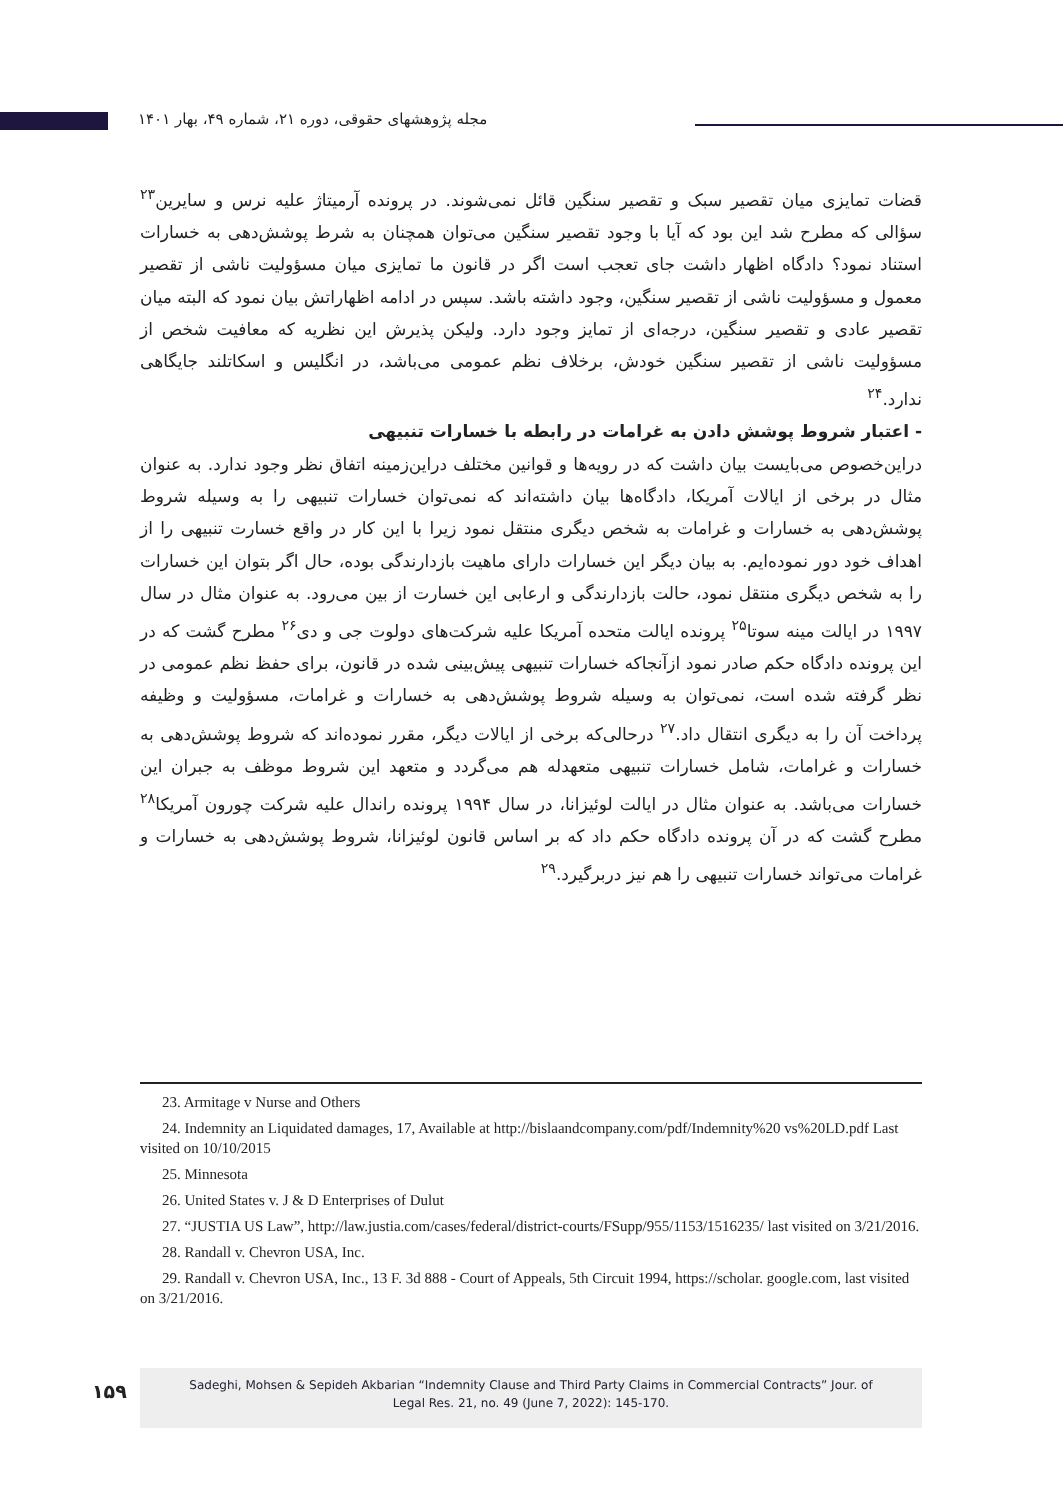مجله پژوهشهای حقوقی، دوره ۲۱، شماره ۴۹، بهار ۱۴۰۱
قضات تمایزی میان تقصیر سبک و تقصیر سنگین قائل نمی‌شوند. در پرونده آرمیتاژ علیه نرس و سایرین<sup>۲۳</sup> سؤالی که مطرح شد این بود که آیا با وجود تقصیر سنگین می‌توان همچنان به شرط پوشش‌دهی به خسارات استناد نمود؟ دادگاه اظهار داشت جای تعجب است اگر در قانون ما تمایزی میان مسؤولیت ناشی از تقصیر معمول و مسؤولیت ناشی از تقصیر سنگین، وجود داشته باشد. سپس در ادامه اظهاراتش بیان نمود که البته میان تقصیر عادی و تقصیر سنگین، درجه‌ای از تمایز وجود دارد. ولیکن پذیرش این نظریه که معافیت شخص از مسؤولیت ناشی از تقصیر سنگین خودش، برخلاف نظم عمومی می‌باشد، در انگلیس و اسکاتلند جایگاهی ندارد.<sup>۲۴</sup>
- اعتبار شروط پوشش دادن به غرامات در رابطه با خسارات تنبیهی
دراین‌خصوص می‌بایست بیان داشت که در رویه‌ها و قوانین مختلف دراین‌زمینه اتفاق نظر وجود ندارد. به عنوان مثال در برخی از ایالات آمریکا، دادگاه‌ها بیان داشته‌اند که نمی‌توان خسارات تنبیهی را به وسیله شروط پوشش‌دهی به خسارات و غرامات به شخص دیگری منتقل نمود زیرا با این کار در واقع خسارت تنبیهی را از اهداف خود دور نموده‌ایم. به بیان دیگر این خسارات دارای ماهیت بازدارندگی بوده، حال اگر بتوان این خسارات را به شخص دیگری منتقل نمود، حالت بازدارندگی و ارعابی این خسارت از بین می‌رود. به عنوان مثال در سال ۱۹۹۷ در ایالت مینه سوتا<sup>۲۵</sup> پرونده ایالت متحده آمریکا علیه شرکت‌های دولوت جی و دی<sup>۲۶</sup> مطرح گشت که در این پرونده دادگاه حکم صادر نمود ازآنجاکه خسارات تنبیهی پیش‌بینی شده در قانون، برای حفظ نظم عمومی در نظر گرفته شده است، نمی‌توان به وسیله شروط پوشش‌دهی به خسارات و غرامات، مسؤولیت و وظیفه پرداخت آن را به دیگری انتقال داد.<sup>۲۷</sup> درحالی‌که برخی از ایالات دیگر، مقرر نموده‌اند که شروط پوشش‌دهی به خسارات و غرامات، شامل خسارات تنبیهی متعهدله هم می‌گردد و متعهد این شروط موظف به جبران این خسارات می‌باشد. به عنوان مثال در ایالت لوئیزانا، در سال ۱۹۹۴ پرونده راندال علیه شرکت چورون آمریکا<sup>۲۸</sup> مطرح گشت که در آن پرونده دادگاه حکم داد که بر اساس قانون لوئیزانا، شروط پوشش‌دهی به خسارات و غرامات می‌تواند خسارات تنبیهی را هم نیز دربرگیرد.<sup>۲۹</sup>
23. Armitage v Nurse and Others
24. Indemnity an Liquidated damages, 17, Available at http://bislaandcompany.com/pdf/Indemnity%20 vs%20LD.pdf Last visited on 10/10/2015
25. Minnesota
26. United States v. J & D Enterprises of Dulut
27. “JUSTIA US Law”, http://law.justia.com/cases/federal/district-courts/FSupp/955/1153/1516235/ last visited on 3/21/2016.
28. Randall v. Chevron USA, Inc.
29. Randall v. Chevron USA, Inc., 13 F. 3d 888 - Court of Appeals, 5th Circuit 1994, https://scholar. google.com, last visited on 3/21/2016.
۱۵۹
Sadeghi, Mohsen & Sepideh Akbarian “Indemnity Clause and Third Party Claims in Commercial Contracts” Jour. of
Legal Res. 21, no. 49 (June 7, 2022): 145-170.